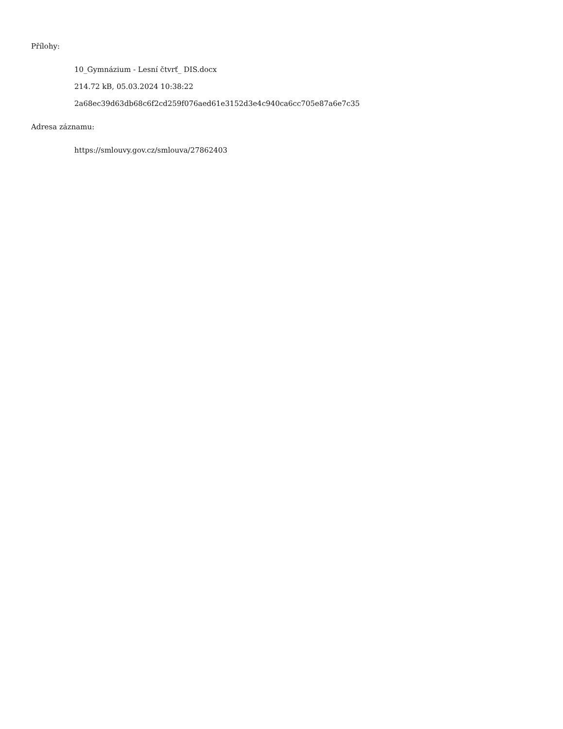Přílohy:
10_Gymnázium - Lesní čtvrť_ DIS.docx
214.72 kB, 05.03.2024 10:38:22
2a68ec39d63db68c6f2cd259f076aed61e3152d3e4c940ca6cc705e87a6e7c35
Adresa záznamu:
https://smlouvy.gov.cz/smlouva/27862403